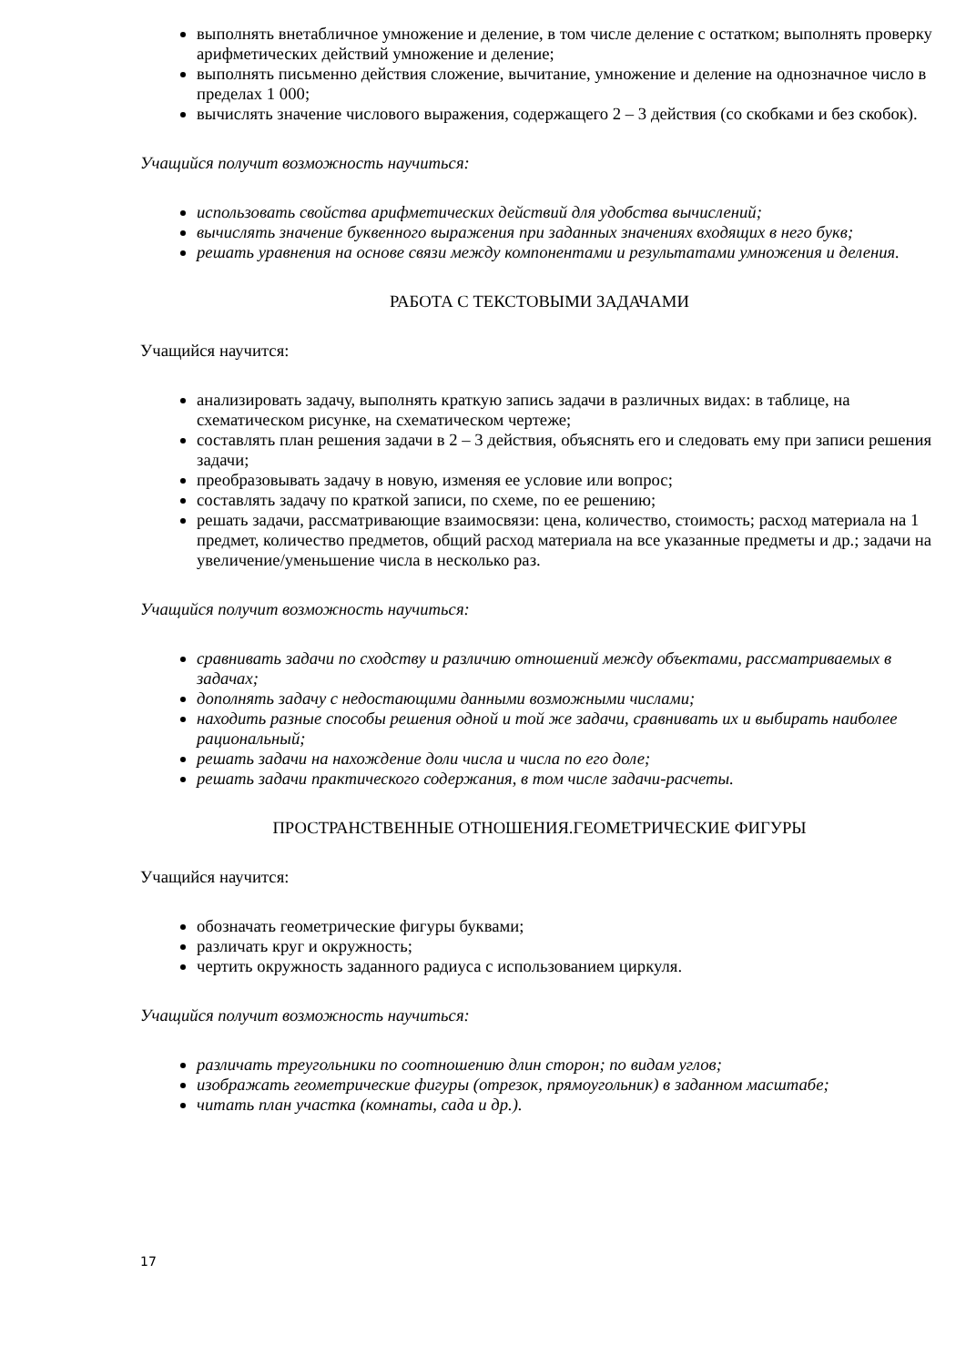выполнять внетабличное умножение и деление, в том числе деление с остатком; выполнять проверку арифметических действий умножение и деление;
выполнять письменно действия сложение, вычитание, умножение и деление на однозначное число в пределах 1 000;
вычислять значение числового выражения, содержащего 2 – 3 действия (со скобками и без скобок).
Учащийся получит возможность научиться:
использовать свойства арифметических действий для удобства вычислений;
вычислять значение буквенного выражения при заданных значениях входящих в него букв;
решать уравнения на основе связи между компонентами и результатами умножения и деления.
РАБОТА С ТЕКСТОВЫМИ ЗАДАЧАМИ
Учащийся научится:
анализировать задачу, выполнять краткую запись задачи в различных видах: в таблице, на схематическом рисунке, на схематическом чертеже;
составлять план решения задачи в 2 – 3 действия, объяснять его и следовать ему при записи решения задачи;
преобразовывать задачу в новую, изменяя ее условие или вопрос;
составлять задачу по краткой записи, по схеме, по ее решению;
решать задачи, рассматривающие взаимосвязи: цена, количество, стоимость; расход материала на 1 предмет, количество предметов, общий расход материала на все указанные предметы и др.; задачи на увеличение/уменьшение числа в несколько раз.
Учащийся получит возможность научиться:
сравнивать задачи по сходству и различию отношений между объектами, рассматриваемых в задачах;
дополнять задачу с недостающими данными возможными числами;
находить разные способы решения одной и той же задачи, сравнивать их и выбирать наиболее рациональный;
решать задачи на нахождение доли числа и числа по его доле;
решать задачи практического содержания, в том числе задачи-расчеты.
ПРОСТРАНСТВЕННЫЕ ОТНОШЕНИЯ.ГЕОМЕТРИЧЕСКИЕ ФИГУРЫ
Учащийся научится:
обозначать геометрические фигуры буквами;
различать круг и окружность;
чертить окружность заданного радиуса с использованием циркуля.
Учащийся получит возможность научиться:
различать треугольники по соотношению длин сторон; по видам углов;
изображать геометрические фигуры (отрезок, прямоугольник) в заданном масштабе;
читать план участка (комнаты, сада и др.).
17